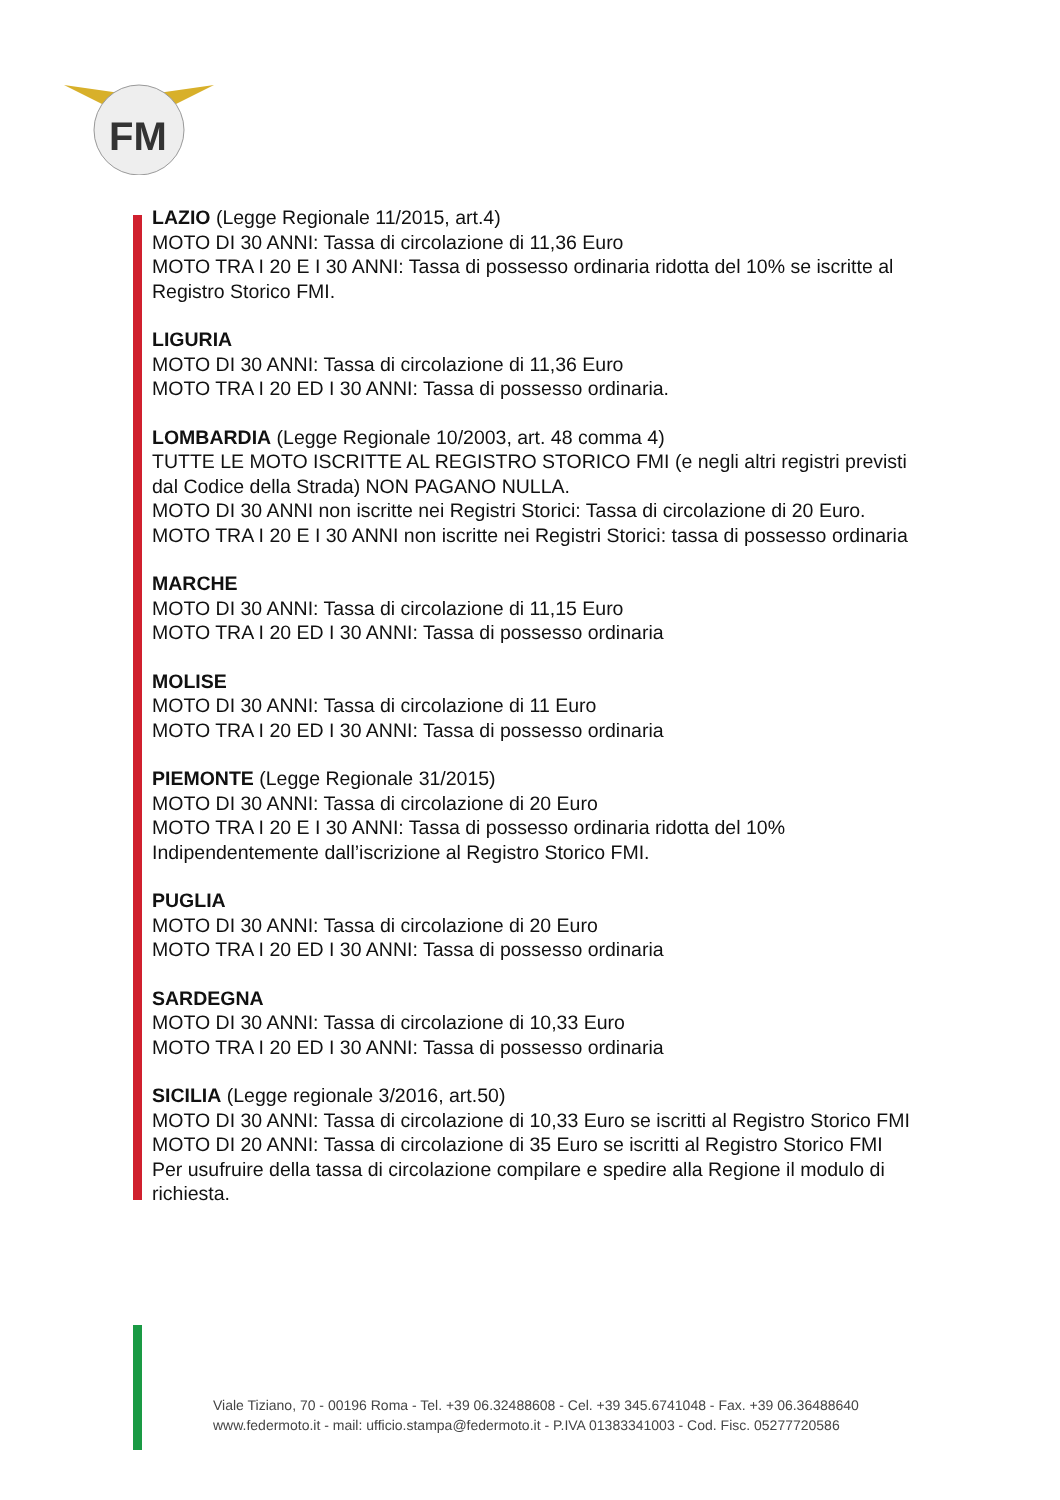FM
LAZIO (Legge Regionale 11/2015, art.4)
MOTO DI 30 ANNI: Tassa di circolazione di 11,36 Euro
MOTO TRA I 20 E I 30 ANNI: Tassa di possesso ordinaria ridotta del 10% se iscritte al
Registro Storico FMI.
LIGURIA
MOTO DI 30 ANNI: Tassa di circolazione di 11,36 Euro
MOTO TRA I 20 ED I 30 ANNI: Tassa di possesso ordinaria.
LOMBARDIA (Legge Regionale 10/2003, art. 48 comma 4)
TUTTE LE MOTO ISCRITTE AL REGISTRO STORICO FMI (e negli altri registri previsti
dal Codice della Strada) NON PAGANO NULLA.
MOTO DI 30 ANNI non iscritte nei Registri Storici: Tassa di circolazione di 20 Euro.
MOTO TRA I 20 E I 30 ANNI non iscritte nei Registri Storici: tassa di possesso ordinaria
MARCHE
MOTO DI 30 ANNI: Tassa di circolazione di 11,15 Euro
MOTO TRA I 20 ED I 30 ANNI: Tassa di possesso ordinaria
MOLISE
MOTO DI 30 ANNI: Tassa di circolazione di 11 Euro
MOTO TRA I 20 ED I 30 ANNI: Tassa di possesso ordinaria
PIEMONTE (Legge Regionale 31/2015)
MOTO DI 30 ANNI: Tassa di circolazione di 20 Euro
MOTO TRA I 20 E I 30 ANNI: Tassa di possesso ordinaria ridotta del 10%
Indipendentemente dall’iscrizione al Registro Storico FMI.
PUGLIA
MOTO DI 30 ANNI: Tassa di circolazione di 20 Euro
MOTO TRA I 20 ED I 30 ANNI: Tassa di possesso ordinaria
SARDEGNA
MOTO DI 30 ANNI: Tassa di circolazione di 10,33 Euro
MOTO TRA I 20 ED I 30 ANNI: Tassa di possesso ordinaria
SICILIA (Legge regionale 3/2016, art.50)
MOTO DI 30 ANNI: Tassa di circolazione di 10,33 Euro se iscritti al Registro Storico FMI
MOTO DI 20 ANNI: Tassa di circolazione di 35 Euro se iscritti al Registro Storico FMI
Per usufruire della tassa di circolazione compilare e spedire alla Regione il modulo di richiesta.
Viale Tiziano, 70 - 00196 Roma - Tel. +39 06.32488608 - Cel. +39 345.6741048 - Fax. +39 06.36488640
www.federmoto.it - mail: ufficio.stampa@federmoto.it - P.IVA 01383341003 - Cod. Fisc. 05277720586